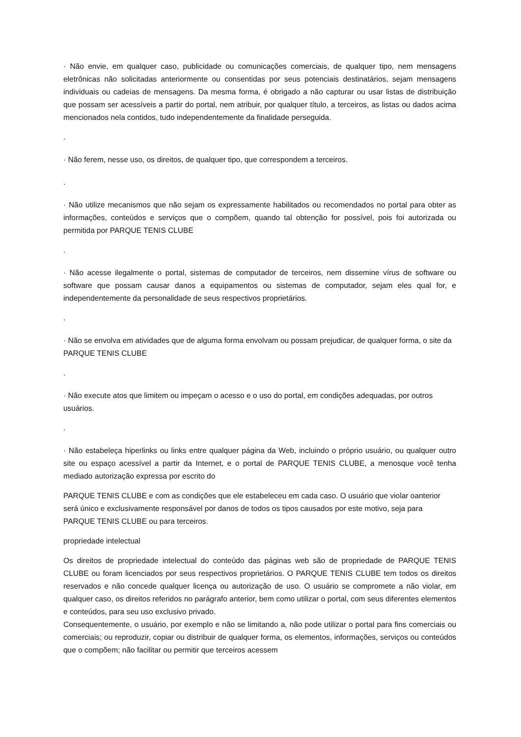· Não envie, em qualquer caso, publicidade ou comunicações comerciais, de qualquer tipo, nem mensagens eletrônicas não solicitadas anteriormente ou consentidas por seus potenciais destinatários, sejam mensagens individuais ou cadeias de mensagens. Da mesma forma, é obrigado a não capturar ou usar listas de distribuição que possam ser acessíveis a partir do portal, nem atribuir, por qualquer título, a terceiros, as listas ou dados acima mencionados nela contidos, tudo independentemente da finalidade perseguida.
.
· Não ferem, nesse uso, os direitos, de qualquer tipo, que correspondem a terceiros.
.
· Não utilize mecanismos que não sejam os expressamente habilitados ou recomendados no portal para obter as informações, conteúdos e serviços que o compõem, quando tal obtenção for possível, pois foi autorizada ou permitida por PARQUE TENIS CLUBE
.
· Não acesse ilegalmente o portal, sistemas de computador de terceiros, nem dissemine vírus de software ou software que possam causar danos a equipamentos ou sistemas de computador, sejam eles qual for, e independentemente da personalidade de seus respectivos proprietários.
.
· Não se envolva em atividades que de alguma forma envolvam ou possam prejudicar, de qualquer forma, o site da PARQUE TENIS CLUBE
.
· Não execute atos que limitem ou impeçam o acesso e o uso do portal, em condições adequadas, por outros usuários.
.
· Não estabeleça hiperlinks ou links entre qualquer página da Web, incluindo o próprio usuário, ou qualquer outro site ou espaço acessível a partir da Internet, e o portal de PARQUE TENIS CLUBE, a menosque você tenha mediado autorização expressa por escrito do
PARQUE TENIS CLUBE e com as condições que ele estabeleceu em cada caso. O usuário que violar oanterior será único e exclusivamente responsável por danos de todos os tipos causados por este motivo, seja para PARQUE TENIS CLUBE ou para terceiros.
propriedade intelectual
Os direitos de propriedade intelectual do conteúdo das páginas web são de propriedade de PARQUE TENIS CLUBE ou foram licenciados por seus respectivos proprietários. O PARQUE TENIS CLUBE tem todos os direitos reservados e não concede qualquer licença ou autorização de uso. O usuário se compromete a não violar, em qualquer caso, os direitos referidos no parágrafo anterior, bem como utilizar o portal, com seus diferentes elementos e conteúdos, para seu uso exclusivo privado.
Consequentemente, o usuário, por exemplo e não se limitando a, não pode utilizar o portal para fins comerciais ou comerciais; ou reproduzir, copiar ou distribuir de qualquer forma, os elementos, informações, serviços ou conteúdos que o compõem; não facilitar ou permitir que terceiros acessem